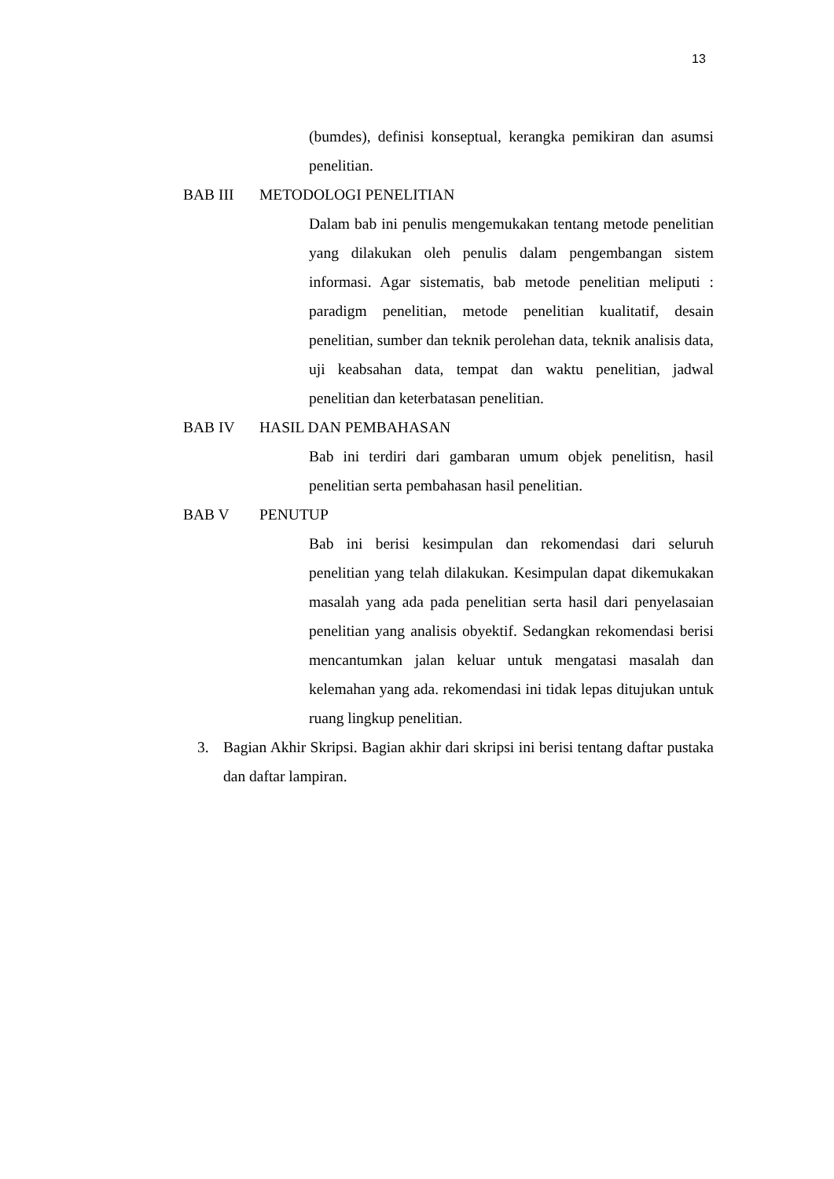13
(bumdes), definisi konseptual, kerangka pemikiran dan asumsi penelitian.
BAB III METODOLOGI PENELITIAN
Dalam bab ini penulis mengemukakan tentang metode penelitian yang dilakukan oleh penulis dalam pengembangan sistem informasi. Agar sistematis, bab metode penelitian meliputi : paradigm penelitian, metode penelitian kualitatif, desain penelitian, sumber dan teknik perolehan data, teknik analisis data, uji keabsahan data, tempat dan waktu penelitian, jadwal penelitian dan keterbatasan penelitian.
BAB IV HASIL DAN PEMBAHASAN
Bab ini terdiri dari gambaran umum objek penelitisn, hasil penelitian serta pembahasan hasil penelitian.
BAB V PENUTUP
Bab ini berisi kesimpulan dan rekomendasi dari seluruh penelitian yang telah dilakukan. Kesimpulan dapat dikemukakan masalah yang ada pada penelitian serta hasil dari penyelasaian penelitian yang analisis obyektif. Sedangkan rekomendasi berisi mencantumkan jalan keluar untuk mengatasi masalah dan kelemahan yang ada. rekomendasi ini tidak lepas ditujukan untuk ruang lingkup penelitian.
3. Bagian Akhir Skripsi. Bagian akhir dari skripsi ini berisi tentang daftar pustaka dan daftar lampiran.